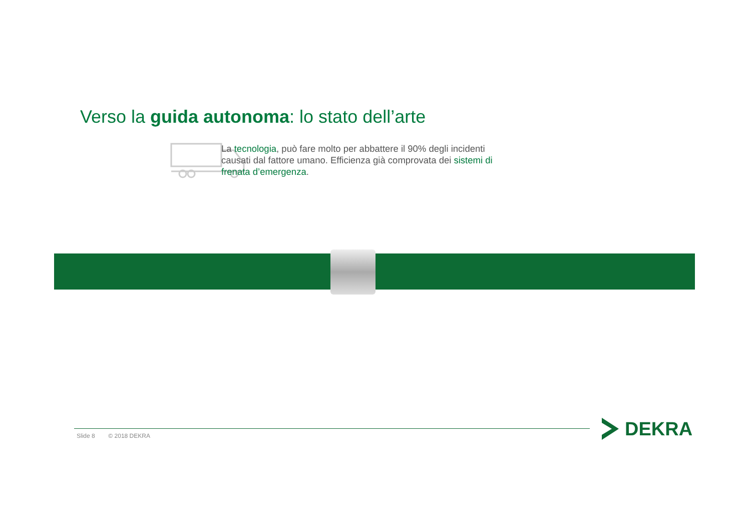Verso la guida autonoma: lo stato dell’arte
La tecnologia, può fare molto per abbattere il 90% degli incidenti causati dal fattore umano. Efficienza già comprovata dei sistemi di frenata d’emergenza.
Slide 8 © 2018 DEKRA DEKRA